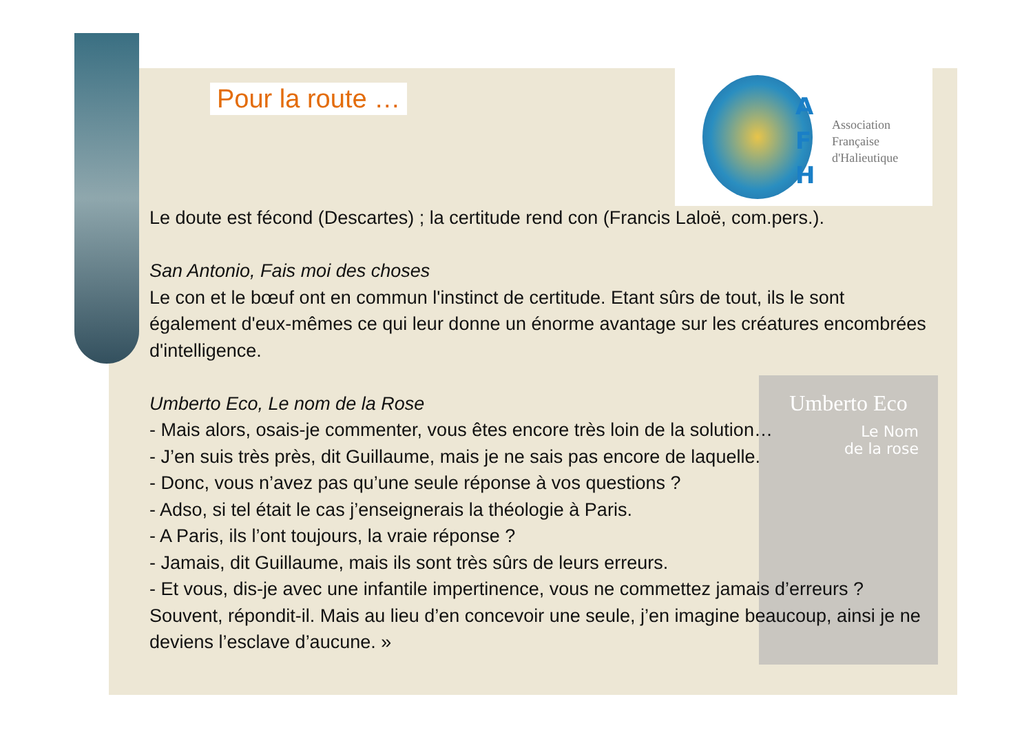A
F
H
Association
Française
d'Halieutique
Umberto Eco
Le Nom
de la rose
Pour la route …
Le doute est fécond (Descartes) ; la certitude rend con (Francis Laloë, com.pers.).
San Antonio, Fais moi des choses
Le con et le bœuf ont en commun l'instinct de certitude. Etant sûrs de tout, ils le sont également d'eux-mêmes ce qui leur donne un énorme avantage sur les créatures encombrées d'intelligence.
Umberto Eco, Le nom de la Rose
- Mais alors, osais-je commenter, vous êtes encore très loin de la solution…
- J’en suis très près, dit Guillaume, mais je ne sais pas encore de laquelle.
- Donc, vous n’avez pas qu’une seule réponse à vos questions ?
- Adso, si tel était le cas j’enseignerais la théologie à Paris.
- A Paris, ils l’ont toujours, la vraie réponse ?
- Jamais, dit Guillaume, mais ils sont très sûrs de leurs erreurs.
- Et vous, dis-je avec une infantile impertinence, vous ne commettez jamais d’erreurs ? Souvent, répondit-il. Mais au lieu d’en concevoir une seule, j’en imagine beaucoup, ainsi je ne deviens l’esclave d’aucune. »